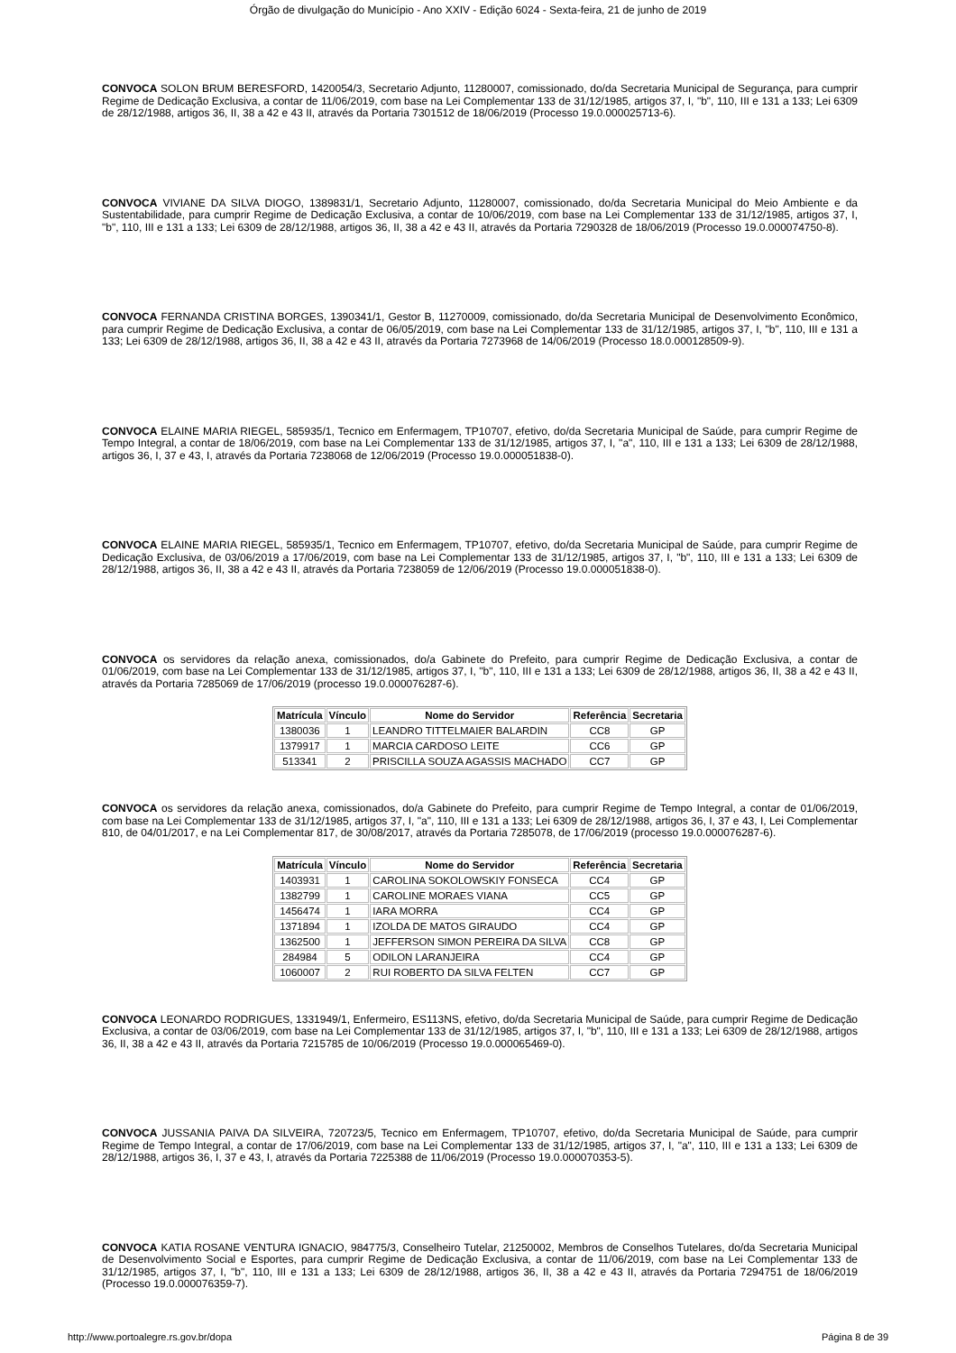Órgão de divulgação do Município - Ano XXIV - Edição 6024 - Sexta-feira, 21 de junho de 2019
CONVOCA SOLON BRUM BERESFORD, 1420054/3, Secretario Adjunto, 11280007, comissionado, do/da Secretaria Municipal de Segurança, para cumprir Regime de Dedicação Exclusiva, a contar de 11/06/2019, com base na Lei Complementar 133 de 31/12/1985, artigos 37, I, "b", 110, III e 131 a 133; Lei 6309 de 28/12/1988, artigos 36, II, 38 a 42 e 43 II, através da Portaria 7301512 de 18/06/2019 (Processo 19.0.000025713-6).
CONVOCA VIVIANE DA SILVA DIOGO, 1389831/1, Secretario Adjunto, 11280007, comissionado, do/da Secretaria Municipal do Meio Ambiente e da Sustentabilidade, para cumprir Regime de Dedicação Exclusiva, a contar de 10/06/2019, com base na Lei Complementar 133 de 31/12/1985, artigos 37, I, "b", 110, III e 131 a 133; Lei 6309 de 28/12/1988, artigos 36, II, 38 a 42 e 43 II, através da Portaria 7290328 de 18/06/2019 (Processo 19.0.000074750-8).
CONVOCA FERNANDA CRISTINA BORGES, 1390341/1, Gestor B, 11270009, comissionado, do/da Secretaria Municipal de Desenvolvimento Econômico, para cumprir Regime de Dedicação Exclusiva, a contar de 06/05/2019, com base na Lei Complementar 133 de 31/12/1985, artigos 37, I, "b", 110, III e 131 a 133; Lei 6309 de 28/12/1988, artigos 36, II, 38 a 42 e 43 II, através da Portaria 7273968 de 14/06/2019 (Processo 18.0.000128509-9).
CONVOCA ELAINE MARIA RIEGEL, 585935/1, Tecnico em Enfermagem, TP10707, efetivo, do/da Secretaria Municipal de Saúde, para cumprir Regime de Tempo Integral, a contar de 18/06/2019, com base na Lei Complementar 133 de 31/12/1985, artigos 37, I, "a", 110, III e 131 a 133; Lei 6309 de 28/12/1988, artigos 36, I, 37 e 43, I, através da Portaria 7238068 de 12/06/2019 (Processo 19.0.000051838-0).
CONVOCA ELAINE MARIA RIEGEL, 585935/1, Tecnico em Enfermagem, TP10707, efetivo, do/da Secretaria Municipal de Saúde, para cumprir Regime de Dedicação Exclusiva, de 03/06/2019 a 17/06/2019, com base na Lei Complementar 133 de 31/12/1985, artigos 37, I, "b", 110, III e 131 a 133; Lei 6309 de 28/12/1988, artigos 36, II, 38 a 42 e 43 II, através da Portaria 7238059 de 12/06/2019 (Processo 19.0.000051838-0).
CONVOCA os servidores da relação anexa, comissionados, do/a Gabinete do Prefeito, para cumprir Regime de Dedicação Exclusiva, a contar de 01/06/2019, com base na Lei Complementar 133 de 31/12/1985, artigos 37, I, "b", 110, III e 131 a 133; Lei 6309 de 28/12/1988, artigos 36, II, 38 a 42 e 43 II, através da Portaria 7285069 de 17/06/2019 (processo 19.0.000076287-6).
| Matrícula | Vínculo | Nome do Servidor | Referência | Secretaria |
| --- | --- | --- | --- | --- |
| 1380036 | 1 | LEANDRO TITTELMAIER BALARDIN | CC8 | GP |
| 1379917 | 1 | MARCIA CARDOSO LEITE | CC6 | GP |
| 513341 | 2 | PRISCILLA SOUZA AGASSIS MACHADO | CC7 | GP |
CONVOCA os servidores da relação anexa, comissionados, do/a Gabinete do Prefeito, para cumprir Regime de Tempo Integral, a contar de 01/06/2019, com base na Lei Complementar 133 de 31/12/1985, artigos 37, I, "a", 110, III e 131 a 133; Lei 6309 de 28/12/1988, artigos 36, I, 37 e 43, I, Lei Complementar 810, de 04/01/2017, e na Lei Complementar 817, de 30/08/2017, através da Portaria 7285078, de 17/06/2019 (processo 19.0.000076287-6).
| Matrícula | Vínculo | Nome do Servidor | Referência | Secretaria |
| --- | --- | --- | --- | --- |
| 1403931 | 1 | CAROLINA SOKOLOWSKIY FONSECA | CC4 | GP |
| 1382799 | 1 | CAROLINE MORAES VIANA | CC5 | GP |
| 1456474 | 1 | IARA MORRA | CC4 | GP |
| 1371894 | 1 | IZOLDA DE MATOS GIRAUDO | CC4 | GP |
| 1362500 | 1 | JEFFERSON SIMON PEREIRA DA SILVA | CC8 | GP |
| 284984 | 5 | ODILON LARANJEIRA | CC4 | GP |
| 1060007 | 2 | RUI ROBERTO DA SILVA FELTEN | CC7 | GP |
CONVOCA LEONARDO RODRIGUES, 1331949/1, Enfermeiro, ES113NS, efetivo, do/da Secretaria Municipal de Saúde, para cumprir Regime de Dedicação Exclusiva, a contar de 03/06/2019, com base na Lei Complementar 133 de 31/12/1985, artigos 37, I, "b", 110, III e 131 a 133; Lei 6309 de 28/12/1988, artigos 36, II, 38 a 42 e 43 II, através da Portaria 7215785 de 10/06/2019 (Processo 19.0.000065469-0).
CONVOCA JUSSANIA PAIVA DA SILVEIRA, 720723/5, Tecnico em Enfermagem, TP10707, efetivo, do/da Secretaria Municipal de Saúde, para cumprir Regime de Tempo Integral, a contar de 17/06/2019, com base na Lei Complementar 133 de 31/12/1985, artigos 37, I, "a", 110, III e 131 a 133; Lei 6309 de 28/12/1988, artigos 36, I, 37 e 43, I, através da Portaria 7225388 de 11/06/2019 (Processo 19.0.000070353-5).
CONVOCA KATIA ROSANE VENTURA IGNACIO, 984775/3, Conselheiro Tutelar, 21250002, Membros de Conselhos Tutelares, do/da Secretaria Municipal de Desenvolvimento Social e Esportes, para cumprir Regime de Dedicação Exclusiva, a contar de 11/06/2019, com base na Lei Complementar 133 de 31/12/1985, artigos 37, I, "b", 110, III e 131 a 133; Lei 6309 de 28/12/1988, artigos 36, II, 38 a 42 e 43 II, através da Portaria 7294751 de 18/06/2019 (Processo 19.0.000076359-7).
http://www.portoalegre.rs.gov.br/dopa Página 8 de 39